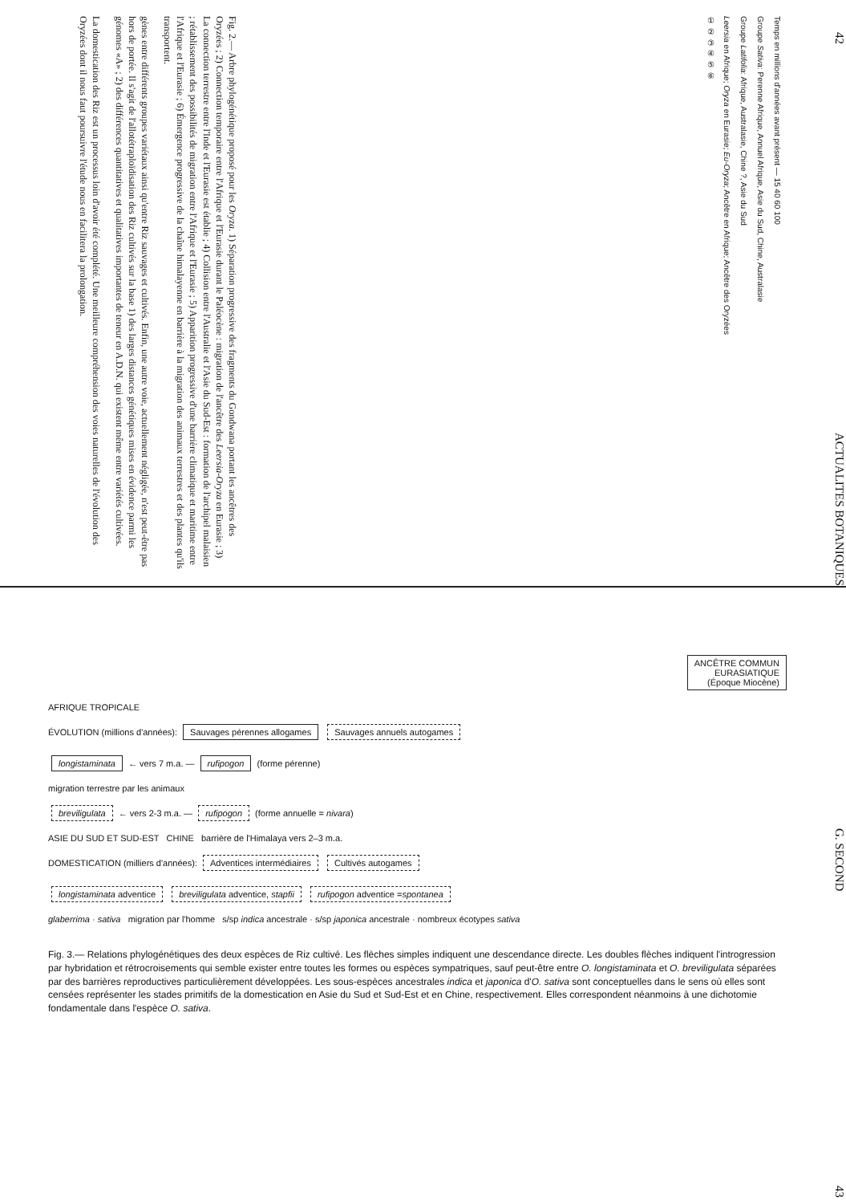42 ACTUALITES BOTANIQUES
Temps en millions d'années avant présent — 15 40 60 100
Groupe Sativa: Perenne Afrique, Annuel Afrique, Asie du Sud, Chine, Australasie
Groupe Latifolia: Afrique, Australasie, Chine ?, Asie du Sud
Leersia en Afrique; Oryza en Eurasie; Eu-Oryza; Ancêtre en Afrique; Ancêtre des Oryzées
① ② ③ ④ ⑤ ⑥
Fig. 2.— Arbre phylogénétique proposé pour les Oryza. 1) Séparation progressive des fragments du Gondwana portant les ancêtres des Oryzées ; 2) Connection temporaire entre l'Afrique et l'Eurasie durant le Paléocène : migration de l'ancêtre des Leersia-Oryza en Eurasie ; 3) La connection terrestre entre l'Inde et l'Eurasie est établie ; 4) Collision entre l'Australie et l'Asie du Sud-Est : formation de l'archipel malaisien ; rétablissement des possibilités de migration entre l'Afrique et l'Eurasie ; 5) Apparition progressive d'une barrière climatique et maritime entre l'Afrique et l'Eurasie ; 6) Émergence progressive de la chaîne himalayenne en barrière à la migration des animaux terrestres et des plantes qu'ils transportent.
gènes entre différents groupes variétaux ainsi qu'entre Riz sauvages et cultivés. Enfin, une autre voie, actuellement négligée, n'est peut-être pas hors de portée. Il s'agit de l'allotétraploïdisation des Riz cultivés sur la base 1) des larges distances génétiques mises en évidence parmi les génomes «A» ; 2) des différences quantitatives et qualitatives importantes de teneur en A.D.N. qui existent même entre variétés cultivées.
La domestication des Riz est un processus loin d'avoir été complété. Une meilleure compréhension des voies naturelles de l'évolution des Oryzées dont il nous faut poursuivre l'étude nous en facilitera la prolongation.
G. SECOND 43
ANCÊTRE COMMUN
EURASIATIQUE
(Époque Miocène)
AFRIQUE TROPICALE
ÉVOLUTION (millions d'années): Sauvages pérennes allogames Sauvages annuels autogames
longistaminata ← vers 7 m.a. — rufipogon (forme pérenne)
migration terrestre par les animaux
breviligulata ← vers 2-3 m.a. — rufipogon (forme annuelle = nivara)
ASIE DU SUD ET SUD-EST CHINE barrière de l'Himalaya vers 2–3 m.a.
DOMESTICATION (milliers d'années): Adventices intermédiaires Cultivés autogames
longistaminata adventice breviligulata adventice, stapfii rufipogon adventice =spontanea
glaberrima · sativa migration par l'homme s/sp indica ancestrale · s/sp japonica ancestrale · nombreux écotypes sativa
Fig. 3.— Relations phylogénétiques des deux espèces de Riz cultivé. Les flèches simples indiquent une descendance directe. Les doubles flèches indiquent l'introgression par hybridation et rétrocroisements qui semble exister entre toutes les formes ou espèces sympatriques, sauf peut-être entre O. longistaminata et O. breviligulata séparées par des barrières reproductives particulièrement développées. Les sous-espèces ancestrales indica et japonica d'O. sativa sont conceptuelles dans le sens où elles sont censées représenter les stades primitifs de la domestication en Asie du Sud et Sud-Est et en Chine, respectivement. Elles correspondent néanmoins à une dichotomie fondamentale dans l'espèce O. sativa.